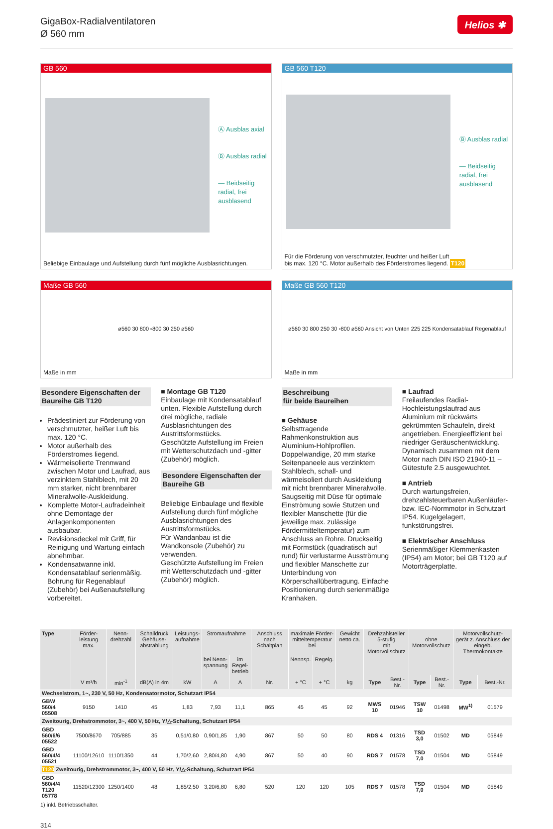GigaBox-Radialventilatoren
Ø 560 mm
Helios ✱
GB 560
Ⓐ Ausblas axial
Ⓑ Ausblas radial
— Beidseitig
radial, frei
ausblasend
Beliebige Einbaulage und Aufstellung durch fünf mögliche Ausblasrichtungen.
GB 560 T120
Ⓑ Ausblas radial
— Beidseitig
radial, frei
ausblasend
Für die Förderung von verschmutzter, feuchter und heißer Luft
bis max. 120 °C. Motor außerhalb des Förderstromes liegend. T120
Maße GB 560
ø560 30 800 ▫800 30 250 ø560
Maße in mm
Maße GB 560 T120
ø560 30 800 250 30 ▫800 ø560 Ansicht von Unten 225 225 Kondensatablauf Regenablauf
Maße in mm
Besondere Eigenschaften der Baureihe GB T120
Prädestiniert zur Förderung von verschmutzter, heißer Luft bis max. 120 °C.
Motor außerhalb des Förderstromes liegend.
Wärmeisolierte Trennwand zwischen Motor und Laufrad, aus verzinktem Stahlblech, mit 20 mm starker, nicht brennbarer Mineralwolle-Auskleidung.
Komplette Motor-Laufradeinheit ohne Demontage der Anlagenkomponenten ausbaubar.
Revisionsdeckel mit Griff, für Reinigung und Wartung einfach abnehmbar.
Kondensatwanne inkl. Kondensatablauf serienmäßig. Bohrung für Regenablauf (Zubehör) bei Außenaufstellung vorbereitet.
■ Montage GB T120
Einbaulage mit Kondensatablauf unten. Flexible Aufstellung durch drei mögliche, radiale Ausblasrichtungen des Austrittsformstücks.
Geschützte Aufstellung im Freien mit Wetterschutzdach und -gitter (Zubehör) möglich.
Besondere Eigenschaften der Baureihe GB
Beliebige Einbaulage und flexible Aufstellung durch fünf mögliche Ausblasrichtungen des Austrittsformstücks.
Für Wandanbau ist die Wandkonsole (Zubehör) zu verwenden.
Geschützte Aufstellung im Freien mit Wetterschutzdach und -gitter (Zubehör) möglich.
Beschreibung
für beide Baureihen
■ Gehäuse
Selbsttragende Rahmenkonstruktion aus Aluminium-Hohlprofilen. Doppelwandige, 20 mm starke Seitenpaneele aus verzinktem Stahlblech, schall- und wärmeisoliert durch Auskleidung mit nicht brennbarer Mineralwolle. Saugseitig mit Düse für optimale Einströmung sowie Stutzen und flexibler Manschette (für die jeweilige max. zulässige Fördermitteltemperatur) zum Anschluss an Rohre. Druckseitig mit Formstück (quadratisch auf rund) für verlustarme Ausströmung und flexibler Manschette zur Unterbindung von Körperschallübertragung. Einfache Positionierung durch serienmäßige Kranhaken.
■ Laufrad
Freilaufendes Radial-Hochleistungslaufrad aus Aluminium mit rückwärts gekrümmten Schaufeln, direkt angetrieben. Energieeffizient bei niedriger Geräuschentwicklung.
Dynamisch zusammen mit dem Motor nach DIN ISO 21940-11 – Gütestufe 2.5 ausgewuchtet.
■ Antrieb
Durch wartungsfreien, drehzahlsteuerbaren Außenläufer- bzw. IEC-Normmotor in Schutzart IP54. Kugelgelagert, funkstörungsfrei.
■ Elektrischer Anschluss
Serienmäßiger Klemmenkasten (IP54) am Motor; bei GB T120 auf Motorträgerplatte.
| Type | Förder- leistung max. | Nenn- drehzahl | Schalldruck Gehäuse- abstrahlung | Leistungs- aufnahme | Stromaufnahme | | Anschluss nach Schaltplan | maximale Förder- mitteltemperatur bei | | Gewicht netto ca. | Drehzahlsteller 5-stufig mit Motorvollschutz | | ohne Motorvollschutz | | Motorvollschutz- gerät z. Anschluss der eingeb. Thermokontakte | |
| --- | --- | --- | --- | --- | --- | --- | --- | --- | --- | --- | --- | --- | --- | --- | --- | --- |
| | | | | | bei Nenn- spannung | im Regel- betrieb | | Nennsp. | Regelg. | | | | | | | |
| | V m³/h | min<sup>-1</sup> | dB(A) in 4m | kW | A | A | Nr. | + °C | + °C | kg | Type | Best.-Nr. | Type | Best.-Nr. | Type | Best.-Nr. |
| Wechselstrom, 1~, 230 V, 50 Hz, Kondensatormotor, Schutzart IP54 | | | | | | | | | | | | | | | | |
| GBW 560/4 05508 | 9150 | 1410 | 45 | 1,83 | 7,93 | 11,1 | 865 | 45 | 45 | 92 | MWS 10 | 01946 | TSW 10 | 01498 | MW<sup>1)</sup> | 01579 |
| Zweitourig, Drehstrommotor, 3~, 400 V, 50 Hz, Y/△-Schaltung, Schutzart IP54 | | | | | | | | | | | | | | | | |
| GBD 560/6/6 05522 | 7500/8670 | 705/885 | 35 | 0,51/0,80 | 0,90/1,85 | 1,90 | 867 | 50 | 50 | 80 | RDS 4 | 01316 | TSD 3,0 | 01502 | MD | 05849 |
| GBD 560/4/4 05521 | 11100/12610 | 1110/1350 | 44 | 1,70/2,60 | 2,80/4,80 | 4,90 | 867 | 50 | 40 | 90 | RDS 7 | 01578 | TSD 7,0 | 01504 | MD | 05849 |
| T120 Zweitourig, Drehstrommotor, 3~, 400 V, 50 Hz, Y/△-Schaltung, Schutzart IP54 | | | | | | | | | | | | | | | | |
| GBD 560/4/4 T120 05778 | 11520/12300 | 1250/1400 | 48 | 1,85/2,50 | 3,20/6,80 | 6,80 | 520 | 120 | 120 | 105 | RDS 7 | 01578 | TSD 7,0 | 01504 | MD | 05849 |
1) inkl. Betriebsschalter.
314